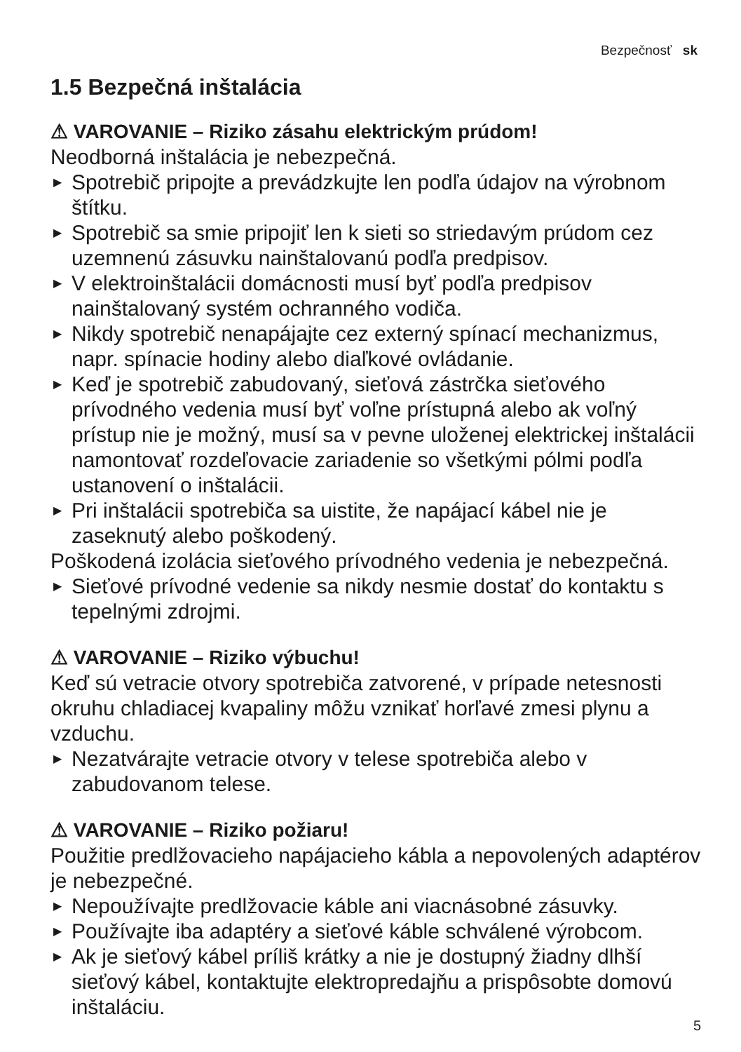Bezpečnosť sk
1.5 Bezpečná inštalácia
⚠ VAROVANIE – Riziko zásahu elektrickým prúdom!
Neodborná inštalácia je nebezpečná.
▶ Spotrebič pripojte a prevádzkujte len podľa údajov na výrobnom štítku.
▶ Spotrebič sa smie pripojiť len k sieti so striedavým prúdom cez uzemnenú zásuvku nainštalovanú podľa predpisov.
▶ V elektroinštalácii domácnosti musí byť podľa predpisov nainštalovaný systém ochranného vodiča.
▶ Nikdy spotrebič nenapájajte cez externý spínací mechanizmus, napr. spínacie hodiny alebo diaľkové ovládanie.
▶ Keď je spotrebič zabudovaný, sieťová zástrčka sieťového prívodného vedenia musí byť voľne prístupná alebo ak voľný prístup nie je možný, musí sa v pevne uloženej elektrickej inštalácii namontovať rozdeľovacie zariadenie so všetkými pólmi podľa ustanovení o inštalácii.
▶ Pri inštalácii spotrebiča sa uistite, že napájací kábel nie je zaseknutý alebo poškodený.
Poškodená izolácia sieťového prívodného vedenia je nebezpečná.
▶ Sieťové prívodné vedenie sa nikdy nesmie dostať do kontaktu s tepelnými zdrojmi.
⚠ VAROVANIE – Riziko výbuchu!
Keď sú vetracie otvory spotrebiča zatvorené, v prípade netesnosti okruhu chladiacej kvapaliny môžu vznikať horľavé zmesi plynu a vzduchu.
▶ Nezatvárajte vetracie otvory v telese spotrebiča alebo v zabudovanom telese.
⚠ VAROVANIE – Riziko požiaru!
Použitie predlžovacieho napájacieho kábla a nepovolených adaptérov je nebezpečné.
▶ Nepoužívajte predlžovacie káble ani viacnásobné zásuvky.
▶ Používajte iba adaptéry a sieťové káble schválené výrobcom.
▶ Ak je sieťový kábel príliš krátky a nie je dostupný žiadny dlhší sieťový kábel, kontaktujte elektropredajňu a prispôsobte domovú inštaláciu.
5